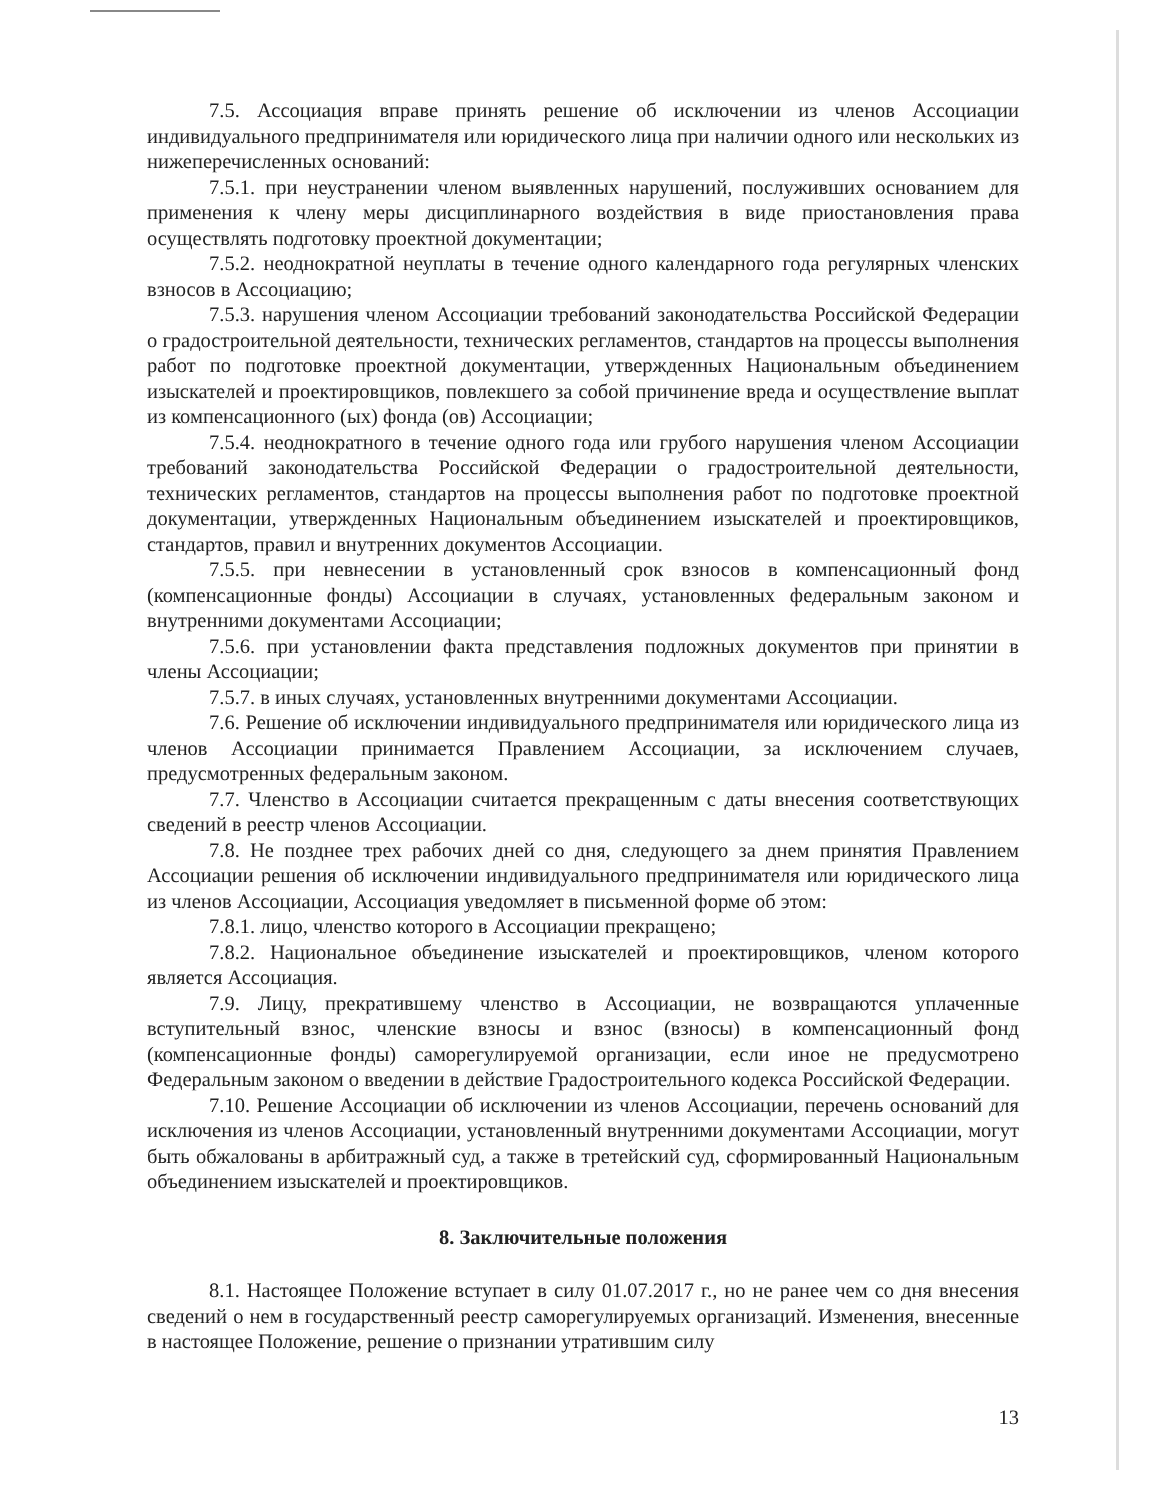7.5. Ассоциация вправе принять решение об исключении из членов Ассоциации индивидуального предпринимателя или юридического лица при наличии одного или нескольких из нижеперечисленных оснований:
7.5.1. при неустранении членом выявленных нарушений, послуживших основанием для применения к члену меры дисциплинарного воздействия в виде приостановления права осуществлять подготовку проектной документации;
7.5.2. неоднократной неуплаты в течение одного календарного года регулярных членских взносов в Ассоциацию;
7.5.3. нарушения членом Ассоциации требований законодательства Российской Федерации о градостроительной деятельности, технических регламентов, стандартов на процессы выполнения работ по подготовке проектной документации, утвержденных Национальным объединением изыскателей и проектировщиков, повлекшего за собой причинение вреда и осуществление выплат из компенсационного (ых) фонда (ов) Ассоциации;
7.5.4. неоднократного в течение одного года или грубого нарушения членом Ассоциации требований законодательства Российской Федерации о градостроительной деятельности, технических регламентов, стандартов на процессы выполнения работ по подготовке проектной документации, утвержденных Национальным объединением изыскателей и проектировщиков, стандартов, правил и внутренних документов Ассоциации.
7.5.5. при невнесении в установленный срок взносов в компенсационный фонд (компенсационные фонды) Ассоциации в случаях, установленных федеральным законом и внутренними документами Ассоциации;
7.5.6. при установлении факта представления подложных документов при принятии в члены Ассоциации;
7.5.7. в иных случаях, установленных внутренними документами Ассоциации.
7.6. Решение об исключении индивидуального предпринимателя или юридического лица из членов Ассоциации принимается Правлением Ассоциации, за исключением случаев, предусмотренных федеральным законом.
7.7. Членство в Ассоциации считается прекращенным с даты внесения соответствующих сведений в реестр членов Ассоциации.
7.8. Не позднее трех рабочих дней со дня, следующего за днем принятия Правлением Ассоциации решения об исключении индивидуального предпринимателя или юридического лица из членов Ассоциации, Ассоциация уведомляет в письменной форме об этом:
7.8.1. лицо, членство которого в Ассоциации прекращено;
7.8.2. Национальное объединение изыскателей и проектировщиков, членом которого является Ассоциация.
7.9. Лицу, прекратившему членство в Ассоциации, не возвращаются уплаченные вступительный взнос, членские взносы и взнос (взносы) в компенсационный фонд (компенсационные фонды) саморегулируемой организации, если иное не предусмотрено Федеральным законом о введении в действие Градостроительного кодекса Российской Федерации.
7.10. Решение Ассоциации об исключении из членов Ассоциации, перечень оснований для исключения из членов Ассоциации, установленный внутренними документами Ассоциации, могут быть обжалованы в арбитражный суд, а также в третейский суд, сформированный Национальным объединением изыскателей и проектировщиков.
8. Заключительные положения
8.1. Настоящее Положение вступает в силу 01.07.2017 г., но не ранее чем со дня внесения сведений о нем в государственный реестр саморегулируемых организаций. Изменения, внесенные в настоящее Положение, решение о признании утратившим силу
13